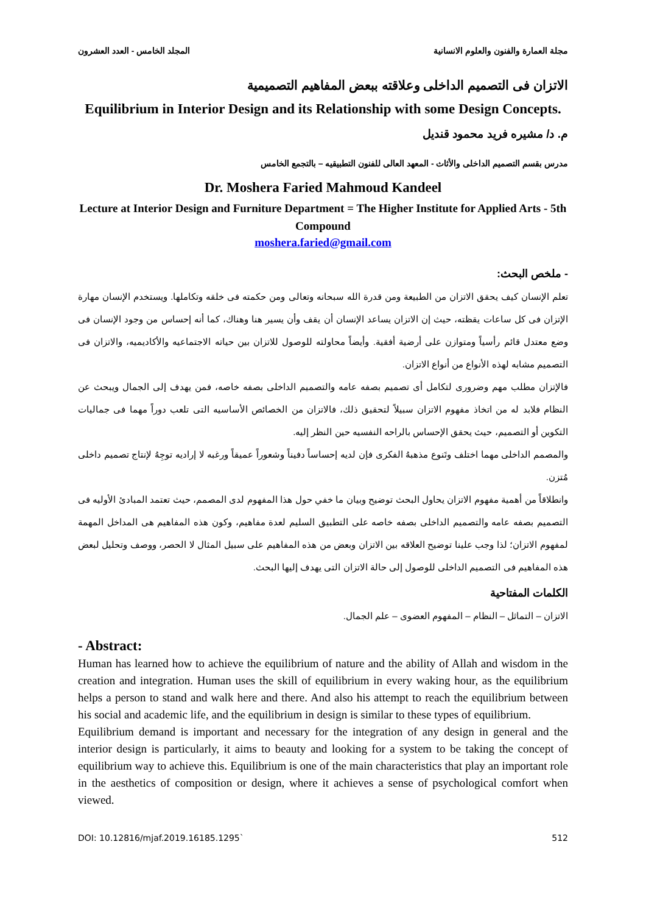مجلة العمارة والفنون والعلوم الانسانية المجلد الخامس - العدد العشرون
الاتزان فى التصميم الداخلى وعلاقته ببعض المفاهيم التصميمية
Equilibrium in Interior Design and its Relationship with some Design Concepts.
م. د/ مشيره فريد محمود قنديل
مدرس بقسم التصميم الداخلى والأثاث - المعهد العالى للفنون التطبيقيه – بالتجمع الخامس
Dr. Moshera Faried Mahmoud Kandeel
Lecture at Interior Design and Furniture Department = The Higher Institute for Applied Arts - 5th Compound
moshera.faried@gmail.com
- ملخص البحث:
تعلم الإنسان كيف يحقق الاتزان من الطبيعة ومن قدرة الله سبحانه وتعالى ومن حكمته فى خلقه وتكاملها. ويستخدم الإنسان مهارة الإتزان فى كل ساعات يقظته، حيث إن الاتزان يساعد الإنسان أن يقف وأن يسير هنا وهناك، كما أنه إحساس من وجود الإنسان فى وضع معتدل قائم رأسياً ومتوازن على أرضية أفقية. وأيضاً محاولته للوصول للاتزان بين حياته الاجتماعيه والأكاديميه، والاتزان فى التصميم مشابه لهذه الأنواع من أنواع الاتزان.
فالإتزان مطلب مهم وضرورى لتكامل أى تصميم بصفه عامه والتصميم الداخلى بصفه خاصه، فمن يهدف إلى الجمال ويبحث عن النظام فلابد له من اتخاذ مفهوم الاتزان سبيلاً لتحقيق ذلك، فالاتزان من الخصائص الأساسيه التى تلعب دوراً مهما فى جماليات التكوين أو التصميم، حيث يحقق الإحساس بالراحه النفسيه حين النظر إليه.
والمصمم الداخلى مهما اختلف وتَنوع مذهبهُ الفكرى فإن لديه إحساساً دفيناً وشعوراً عميقاً ورغبه لا إراديه توجِهُ لإنتاج تصميم داخلى مُتزن.
وانطلاقاً من أهمية مفهوم الاتزان يحاول البحث توضيح وبيان ما خفي حول هذا المفهوم لدى المصمم، حيث تعتمد المبادئ الأوليه فى التصميم بصفه عامه والتصميم الداخلى بصفه خاصه على التطبيق السليم لعدة مفاهيم، وكون هذه المفاهيم هى المداخل المهمة لمفهوم الاتزان؛ لذا وجب علينا توضيح العلاقه بين الاتزان وبعض من هذه المفاهيم على سبيل المثال لا الحصر، ووصف وتحليل لبعض هذه المفاهيم فى التصميم الداخلى للوصول إلى حالة الاتزان التى يهدف إليها البحث.
الكلمات المفتاحية
الاتزان – التماثل – النظام – المفهوم العضوى – علم الجمال.
- Abstract:
Human has learned how to achieve the equilibrium of nature and the ability of Allah and wisdom in the creation and integration. Human uses the skill of equilibrium in every waking hour, as the equilibrium helps a person to stand and walk here and there. And also his attempt to reach the equilibrium between his social and academic life, and the equilibrium in design is similar to these types of equilibrium.
Equilibrium demand is important and necessary for the integration of any design in general and the interior design is particularly, it aims to beauty and looking for a system to be taking the concept of equilibrium way to achieve this. Equilibrium is one of the main characteristics that play an important role in the aesthetics of composition or design, where it achieves a sense of psychological comfort when viewed.
DOI: 10.12816/mjaf.2019.16185.1295` 512